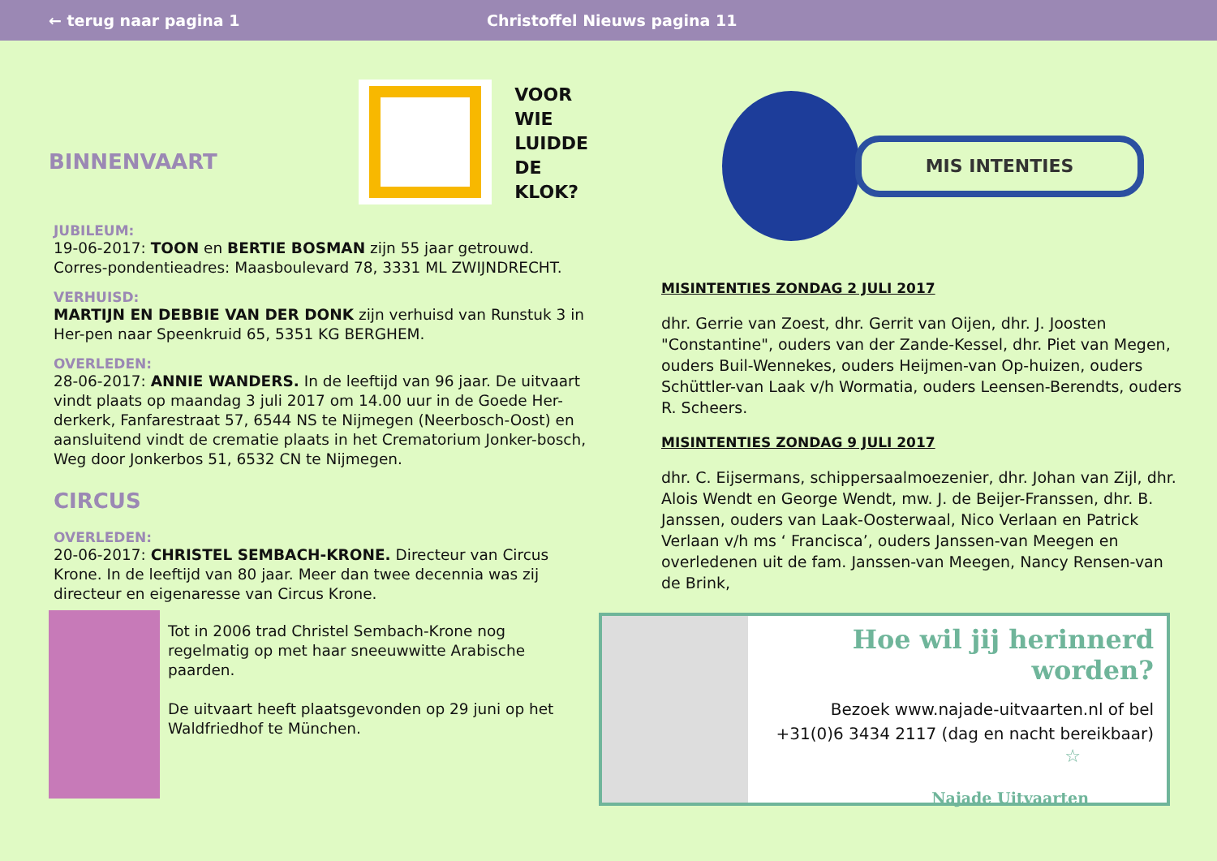← terug naar pagina 1 Christoffel Nieuws pagina 11
BINNENVAART
VOOR
WIE
LUIDDE
DE
KLOK?
JUBILEUM:
19-06-2017: TOON en BERTIE BOSMAN zijn 55 jaar getrouwd. Corres-pondentieadres: Maasboulevard 78, 3331 ML ZWIJNDRECHT.
VERHUISD:
MARTIJN EN DEBBIE VAN DER DONK zijn verhuisd van Runstuk 3 in Her-pen naar Speenkruid 65, 5351 KG BERGHEM.
OVERLEDEN:
28-06-2017: ANNIE WANDERS. In de leeftijd van 96 jaar. De uitvaart vindt plaats op maandag 3 juli 2017 om 14.00 uur in de Goede Her-derkerk, Fanfarestraat 57, 6544 NS te Nijmegen (Neerbosch-Oost) en aansluitend vindt de crematie plaats in het Crematorium Jonker-bosch, Weg door Jonkerbos 51, 6532 CN te Nijmegen.
CIRCUS
OVERLEDEN:
20-06-2017: CHRISTEL SEMBACH-KRONE. Directeur van Circus Krone. In de leeftijd van 80 jaar. Meer dan twee decennia was zij directeur en eigenaresse van Circus Krone.
Tot in 2006 trad Christel Sembach-Krone nog regelmatig op met haar sneeuwwitte Arabische paarden.
De uitvaart heeft plaatsgevonden op 29 juni op het Waldfriedhof te München.
MIS INTENTIES
MISINTENTIES ZONDAG 2 JULI 2017
dhr. Gerrie van Zoest, dhr. Gerrit van Oijen, dhr. J. Joosten "Constantine", ouders van der Zande-Kessel, dhr. Piet van Megen, ouders Buil-Wennekes, ouders Heijmen-van Op-huizen, ouders Schüttler-van Laak v/h Wormatia, ouders Leensen-Berendts, ouders R. Scheers.
MISINTENTIES ZONDAG 9 JULI 2017
dhr. C. Eijsermans, schippersaalmoezenier, dhr. Johan van Zijl, dhr. Alois Wendt en George Wendt, mw. J. de Beijer-Franssen, dhr. B. Janssen, ouders van Laak-Oosterwaal, Nico Verlaan en Patrick Verlaan v/h ms ‘ Francisca’, ouders Janssen-van Meegen en overledenen uit de fam. Janssen-van Meegen, Nancy Rensen-van de Brink,
Hoe wil jij herinnerd worden?
Bezoek www.najade-uitvaarten.nl of bel
+31(0)6 3434 2117 (dag en nacht bereikbaar)
☆
Najade Uitvaarten